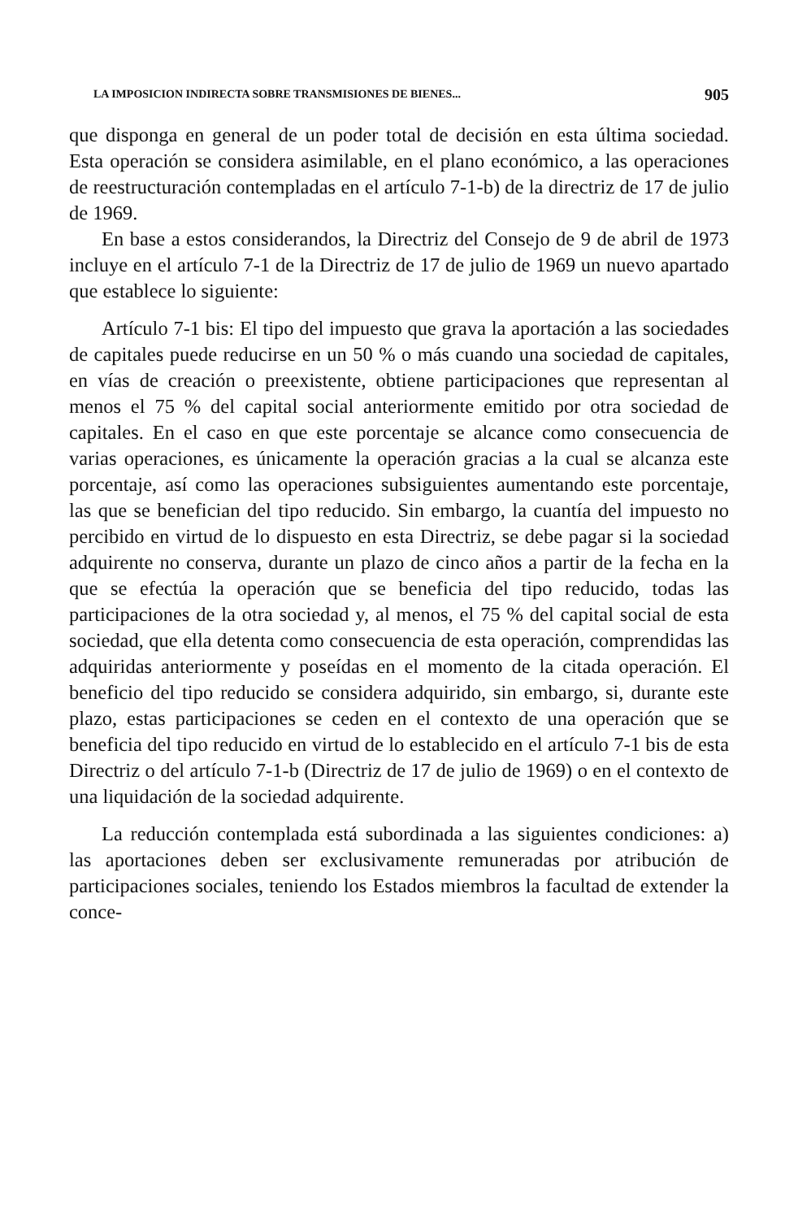LA IMPOSICION INDIRECTA SOBRE TRANSMISIONES DE BIENES... 905
que disponga en general de un poder total de decisión en esta última sociedad. Esta operación se considera asimilable, en el plano económico, a las operaciones de reestructuración contempladas en el artículo 7-1-b) de la directriz de 17 de julio de 1969.
En base a estos considerandos, la Directriz del Consejo de 9 de abril de 1973 incluye en el artículo 7-1 de la Directriz de 17 de julio de 1969 un nuevo apartado que establece lo siguiente:
Artículo 7-1 bis: El tipo del impuesto que grava la aportación a las sociedades de capitales puede reducirse en un 50 % o más cuando una sociedad de capitales, en vías de creación o preexistente, obtiene participaciones que representan al menos el 75 % del capital social anteriormente emitido por otra sociedad de capitales. En el caso en que este porcentaje se alcance como consecuencia de varias operaciones, es únicamente la operación gracias a la cual se alcanza este porcentaje, así como las operaciones subsiguientes aumentando este porcentaje, las que se benefician del tipo reducido. Sin embargo, la cuantía del impuesto no percibido en virtud de lo dispuesto en esta Directriz, se debe pagar si la sociedad adquirente no conserva, durante un plazo de cinco años a partir de la fecha en la que se efectúa la operación que se beneficia del tipo reducido, todas las participaciones de la otra sociedad y, al menos, el 75 % del capital social de esta sociedad, que ella detenta como consecuencia de esta operación, comprendidas las adquiridas anteriormente y poseídas en el momento de la citada operación. El beneficio del tipo reducido se considera adquirido, sin embargo, si, durante este plazo, estas participaciones se ceden en el contexto de una operación que se beneficia del tipo reducido en virtud de lo establecido en el artículo 7-1 bis de esta Directriz o del artículo 7-1-b (Directriz de 17 de julio de 1969) o en el contexto de una liquidación de la sociedad adquirente.
La reducción contemplada está subordinada a las siguientes condiciones: a) las aportaciones deben ser exclusivamente remuneradas por atribución de participaciones sociales, teniendo los Estados miembros la facultad de extender la conce-